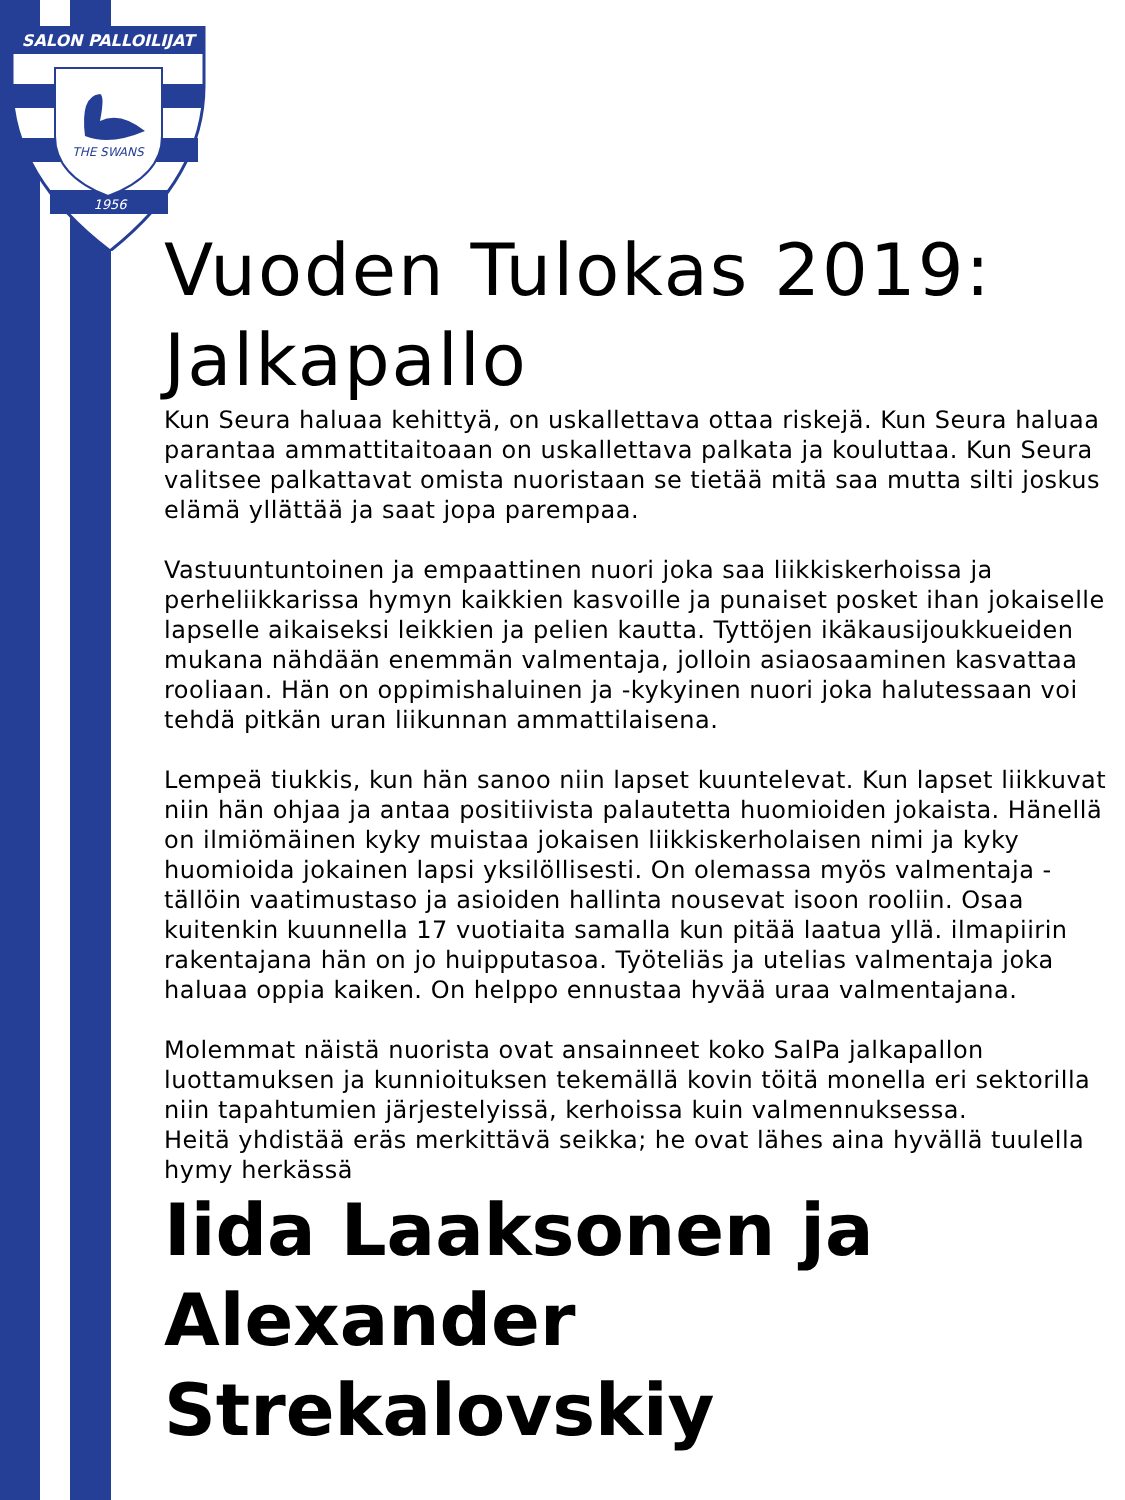SALON PALLOILIJAT
THE SWANS
1956
Vuoden Tulokas 2019: Jalkapallo
Kun Seura haluaa kehittyä, on uskallettava ottaa riskejä. Kun Seura haluaa parantaa ammattitaitoaan on uskallettava palkata ja kouluttaa. Kun Seura valitsee palkattavat omista nuoristaan se tietää mitä saa mutta silti joskus elämä yllättää ja saat jopa parempaa.
Vastuuntuntoinen ja empaattinen nuori joka saa liikkiskerhoissa ja perheliikkarissa hymyn kaikkien kasvoille ja punaiset posket ihan jokaiselle lapselle aikaiseksi leikkien ja pelien kautta. Tyttöjen ikäkausijoukkueiden mukana nähdään enemmän valmentaja, jolloin asiaosaaminen kasvattaa rooliaan. Hän on oppimishaluinen ja -kykyinen nuori joka halutessaan voi tehdä pitkän uran liikunnan ammattilaisena.
Lempeä tiukkis, kun hän sanoo niin lapset kuuntelevat. Kun lapset liikkuvat niin hän ohjaa ja antaa positiivista palautetta huomioiden jokaista. Hänellä on ilmiömäinen kyky muistaa jokaisen liikkiskerholaisen nimi ja kyky huomioida jokainen lapsi yksilöllisesti. On olemassa myös valmentaja - tällöin vaatimustaso ja asioiden hallinta nousevat isoon rooliin. Osaa kuitenkin kuunnella 17 vuotiaita samalla kun pitää laatua yllä. ilmapiirin rakentajana hän on jo huipputasoa. Työteliäs ja utelias valmentaja joka haluaa oppia kaiken. On helppo ennustaa hyvää uraa valmentajana.
Molemmat näistä nuorista ovat ansainneet koko SalPa jalkapallon luottamuksen ja kunnioituksen tekemällä kovin töitä monella eri sektorilla niin tapahtumien järjestelyissä, kerhoissa kuin valmennuksessa.
Heitä yhdistää eräs merkittävä seikka; he ovat lähes aina hyvällä tuulella hymy herkässä
Iida Laaksonen ja Alexander Strekalovskiy